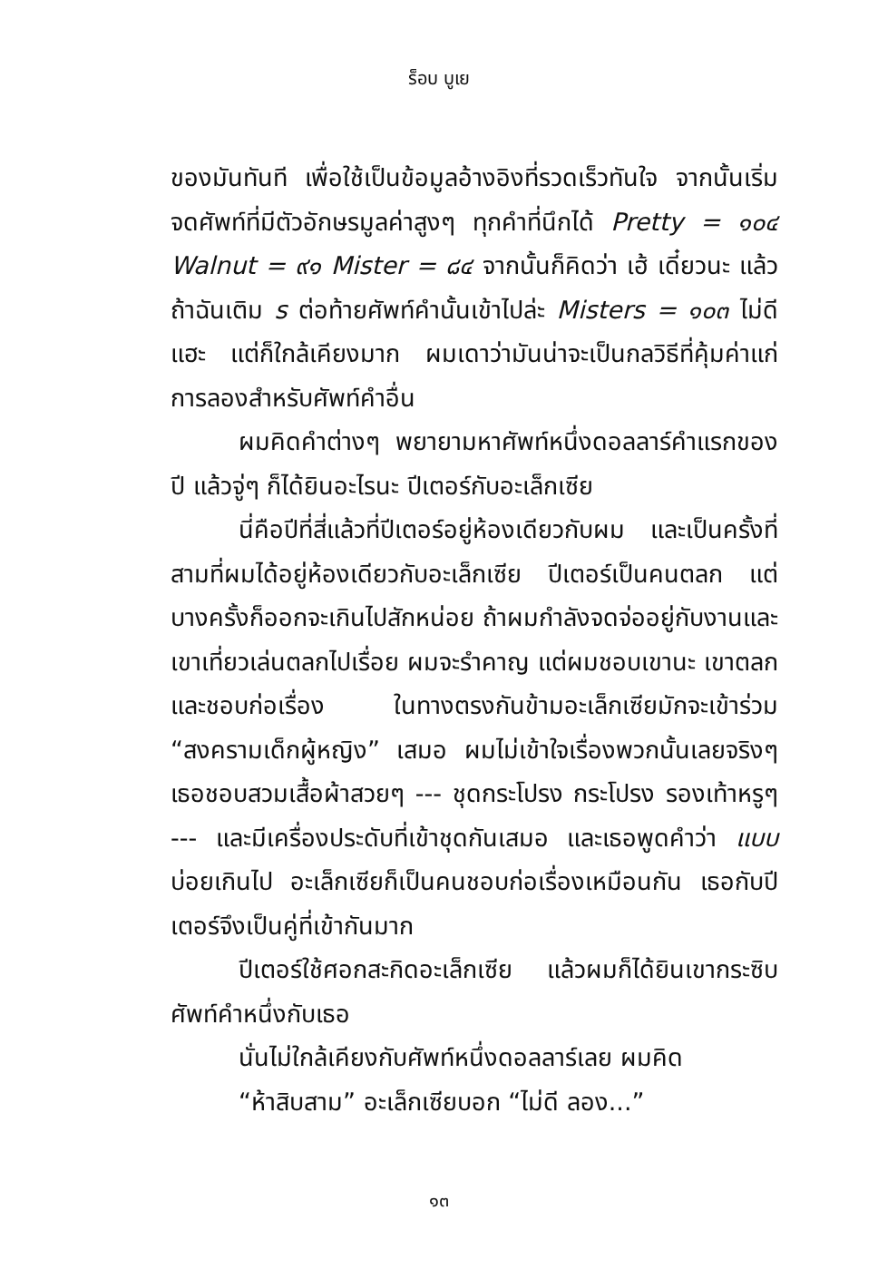ร็อบ บูเย
ของมันทันที เพื่อใช้เป็นข้อมูลอ้างอิงที่รวดเร็วทันใจ จากนั้นเริ่มจดศัพท์ที่มีตัวอักษรมูลค่าสูงๆ ทุกคำที่นึกได้ Pretty = ๑๐๔ Walnut = ๙๑ Mister = ๘๔ จากนั้นก็คิดว่า เฮ้ เดี๋ยวนะ แล้วถ้าฉันเติม s ต่อท้ายศัพท์คำนั้นเข้าไปล่ะ Misters = ๑๐๓ ไม่ดีแฮะ แต่ก็ใกล้เคียงมาก ผมเดาว่ามันน่าจะเป็นกลวิธีที่คุ้มค่าแก่การลองสำหรับศัพท์คำอื่น
ผมคิดคำต่างๆ พยายามหาศัพท์หนึ่งดอลลาร์คำแรกของปี แล้วจู่ๆ ก็ได้ยินอะไรนะ ปีเตอร์กับอะเล็กเซีย
นี่คือปีที่สี่แล้วที่ปีเตอร์อยู่ห้องเดียวกับผม และเป็นครั้งที่สามที่ผมได้อยู่ห้องเดียวกับอะเล็กเซีย ปีเตอร์เป็นคนตลก แต่บางครั้งก็ออกจะเกินไปสักหน่อย ถ้าผมกำลังจดจ่ออยู่กับงานและเขาเที่ยวเล่นตลกไปเรื่อย ผมจะรำคาญ แต่ผมชอบเขานะ เขาตลกและชอบก่อเรื่อง ในทางตรงกันข้ามอะเล็กเซียมักจะเข้าร่วม “สงครามเด็กผู้หญิง” เสมอ ผมไม่เข้าใจเรื่องพวกนั้นเลยจริงๆ เธอชอบสวมเสื้อผ้าสวยๆ --- ชุดกระโปรง กระโปรง รองเท้าหรูๆ --- และมีเครื่องประดับที่เข้าชุดกันเสมอ และเธอพูดคำว่า แบบ บ่อยเกินไป อะเล็กเซียก็เป็นคนชอบก่อเรื่องเหมือนกัน เธอกับปีเตอร์จึงเป็นคู่ที่เข้ากันมาก
ปีเตอร์ใช้ศอกสะกิดอะเล็กเซีย แล้วผมก็ได้ยินเขากระซิบศัพท์คำหนึ่งกับเธอ
นั่นไม่ใกล้เคียงกับศัพท์หนึ่งดอลลาร์เลย ผมคิด
“ห้าสิบสาม” อะเล็กเซียบอก “ไม่ดี ลอง...”
๑๓